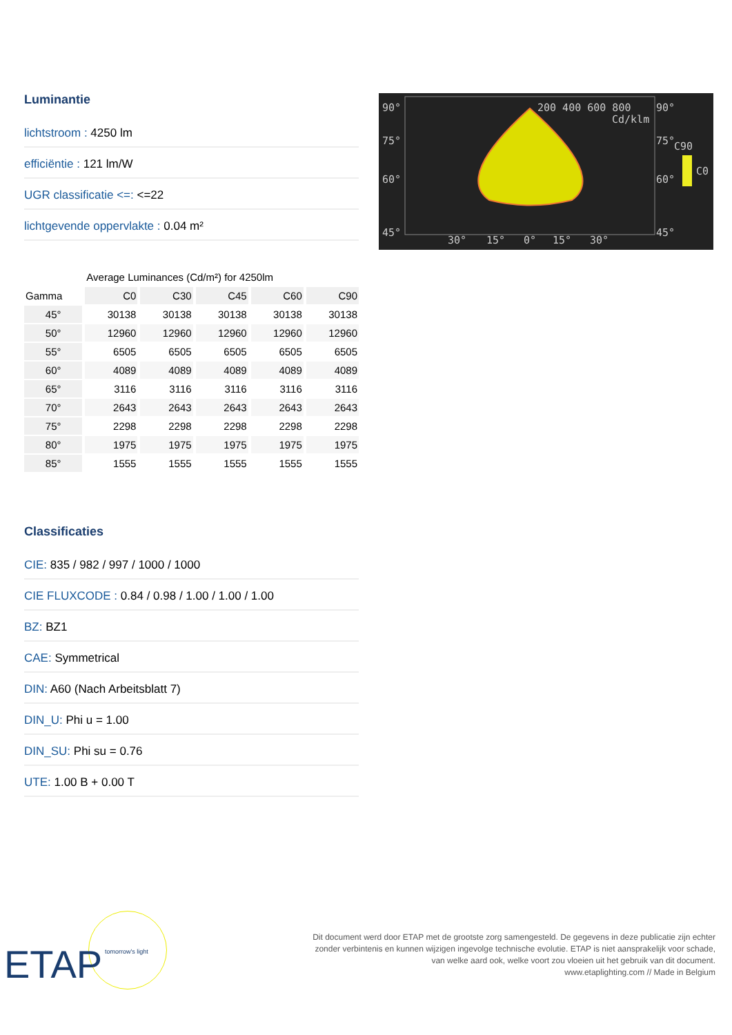Luminantie
lichtstroom : 4250 lm
efficiëntie : 121 lm/W
UGR classificatie <=: <=22
lichtgevende oppervlakte : 0.04 m²
| | Average Luminances (Cd/m²) for 4250lm | | | | |
| --- | --- | --- | --- | --- | --- |
| Gamma | C0 | C30 | C45 | C60 | C90 |
| 45° | 30138 | 30138 | 30138 | 30138 | 30138 |
| 50° | 12960 | 12960 | 12960 | 12960 | 12960 |
| 55° | 6505 | 6505 | 6505 | 6505 | 6505 |
| 60° | 4089 | 4089 | 4089 | 4089 | 4089 |
| 65° | 3116 | 3116 | 3116 | 3116 | 3116 |
| 70° | 2643 | 2643 | 2643 | 2643 | 2643 |
| 75° | 2298 | 2298 | 2298 | 2298 | 2298 |
| 80° | 1975 | 1975 | 1975 | 1975 | 1975 |
| 85° | 1555 | 1555 | 1555 | 1555 | 1555 |
Classificaties
CIE: 835 / 982 / 997 / 1000 / 1000
CIE FLUXCODE : 0.84 / 0.98 / 1.00 / 1.00 / 1.00
BZ: BZ1
CAE: Symmetrical
DIN: A60 (Nach Arbeitsblatt 7)
DIN_U: Phi u = 1.00
DIN_SU: Phi su = 0.76
UTE: 1.00 B + 0.00 T
90°
75°
60°
45°
200 400 600 800
90°
Cd/klm
75°
C90
C0
60°
45°
30°
15°
0°
15°
30°
ETAP tomorrow's light
Dit document werd door ETAP met de grootste zorg samengesteld. De gegevens in deze publicatie zijn echter
zonder verbintenis en kunnen wijzigen ingevolge technische evolutie. ETAP is niet aansprakelijk voor schade,
van welke aard ook, welke voort zou vloeien uit het gebruik van dit document.
www.etaplighting.com // Made in Belgium